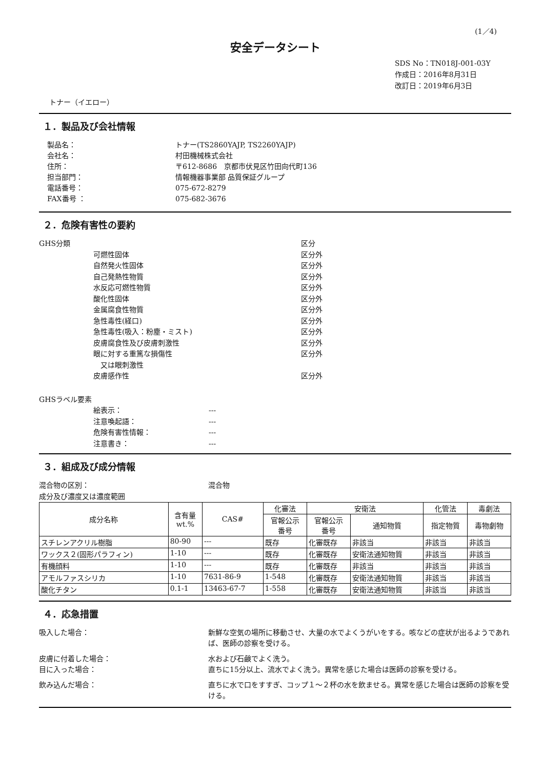(1／4)
安全データシート
SDS No：TN018J-001-03Y
作成日：2016年8月31日
改訂日：2019年6月3日
トナー（イエロー）
１．製品及び会社情報
製品名： トナー(TS2860YAJP, TS2260YAJP)
会社名： 村田機械株式会社
住所： 〒612-8686　京都市伏見区竹田向代町136
担当部門： 情報機器事業部 品質保証グループ
電話番号： 075-672-8279
FAX番号 ： 075-682-3676
２．危険有害性の要約
GHS分類 区分
可燃性固体 区分外
自然発火性固体 区分外
自己発熱性物質 区分外
水反応可燃性物質 区分外
酸化性固体 区分外
金属腐食性物質 区分外
急性毒性(経口) 区分外
急性毒性(吸入：粉塵・ミスト) 区分外
皮膚腐食性及び皮膚刺激性 区分外
眼に対する重篤な損傷性
　又は眼刺激性
区分外
皮膚感作性 区分外
GHSラベル要素
絵表示： ---
注意喚起語： ---
危険有害性情報： ---
注意書き： ---
３．組成及び成分情報
混合物の区別： 混合物
成分及び濃度又は濃度範囲
| 成分名称 | 含有量 wt.% | CAS# | 化審法 | 安衛法 | | 化管法 | 毒劇法 |
| --- | --- | --- | --- | --- | --- | --- | --- |
| | | | 官報公示 番号 | 官報公示 番号 | 通知物質 | 指定物質 | 毒物劇物 |
| スチレンアクリル樹脂 | 80-90 | --- | 既存 | 化審既存 | 非該当 | 非該当 | 非該当 |
| ワックス２(固形パラフィン) | 1-10 | --- | 既存 | 化審既存 | 安衛法通知物質 | 非該当 | 非該当 |
| 有機顔料 | 1-10 | --- | 既存 | 化審既存 | 非該当 | 非該当 | 非該当 |
| アモルファスシリカ | 1-10 | 7631-86-9 | 1-548 | 化審既存 | 安衛法通知物質 | 非該当 | 非該当 |
| 酸化チタン | 0.1-1 | 13463-67-7 | 1-558 | 化審既存 | 安衛法通知物質 | 非該当 | 非該当 |
４．応急措置
吸入した場合： 新鮮な空気の場所に移動させ、大量の水でよくうがいをする。咳などの症状が出るようであれば、医師の診察を受ける。
皮膚に付着した場合： 水および石鹸でよく洗う。
目に入った場合： 直ちに15分以上、流水でよく洗う。異常を感じた場合は医師の診察を受ける。
飲み込んだ場合： 直ちに水で口をすすぎ、コップ１～２杯の水を飲ませる。異常を感じた場合は医師の診察を受ける。